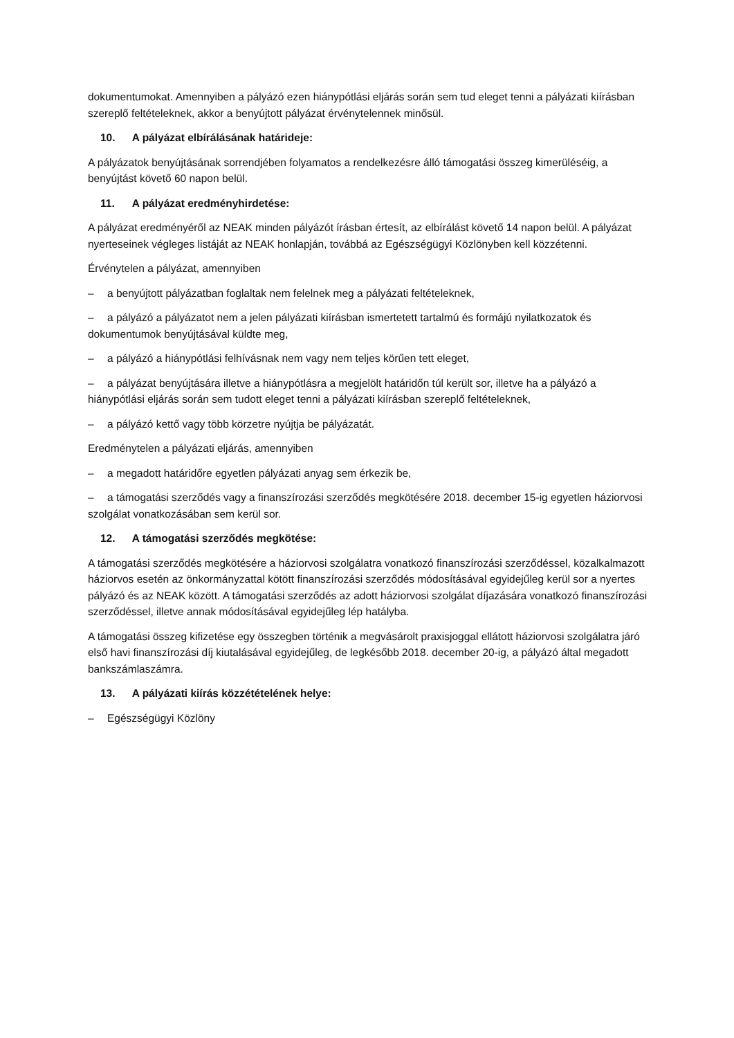dokumentumokat. Amennyiben a pályázó ezen hiánypótlási eljárás során sem tud eleget tenni a pályázati kiírásban szereplő feltételeknek, akkor a benyújtott pályázat érvénytelennek minősül.
10. A pályázat elbírálásának határideje:
A pályázatok benyújtásának sorrendjében folyamatos a rendelkezésre álló támogatási összeg kimerüléséig, a benyújtást követő 60 napon belül.
11. A pályázat eredményhirdetése:
A pályázat eredményéről az NEAK minden pályázót írásban értesít, az elbírálást követő 14 napon belül. A pályázat nyerteseinek végleges listáját az NEAK honlapján, továbbá az Egészségügyi Közlönyben kell közzétenni.
Érvénytelen a pályázat, amennyiben
– a benyújtott pályázatban foglaltak nem felelnek meg a pályázati feltételeknek,
– a pályázó a pályázatot nem a jelen pályázati kiírásban ismertetett tartalmú és formájú nyilatkozatok és dokumentumok benyújtásával küldte meg,
– a pályázó a hiánypótlási felhívásnak nem vagy nem teljes körűen tett eleget,
– a pályázat benyújtására illetve a hiánypótlásra a megjelölt határidőn túl került sor, illetve ha a pályázó a hiánypótlási eljárás során sem tudott eleget tenni a pályázati kiírásban szereplő feltételeknek,
– a pályázó kettő vagy több körzetre nyújtja be pályázatát.
Eredménytelen a pályázati eljárás, amennyiben
– a megadott határidőre egyetlen pályázati anyag sem érkezik be,
– a támogatási szerződés vagy a finanszírozási szerződés megkötésére 2018. december 15-ig egyetlen háziorvosi szolgálat vonatkozásában sem kerül sor.
12. A támogatási szerződés megkötése:
A támogatási szerződés megkötésére a háziorvosi szolgálatra vonatkozó finanszírozási szerződéssel, közalkalmazott háziorvos esetén az önkormányzattal kötött finanszírozási szerződés módosításával egyidejűleg kerül sor a nyertes pályázó és az NEAK között. A támogatási szerződés az adott háziorvosi szolgálat díjazására vonatkozó finanszírozási szerződéssel, illetve annak módosításával egyidejűleg lép hatályba.
A támogatási összeg kifizetése egy összegben történik a megvásárolt praxisjoggal ellátott háziorvosi szolgálatra járó első havi finanszírozási díj kiutalásával egyidejűleg, de legkésőbb 2018. december 20-ig, a pályázó által megadott bankszámlaszámra.
13. A pályázati kiírás közzétételének helye:
– Egészségügyi Közlöny